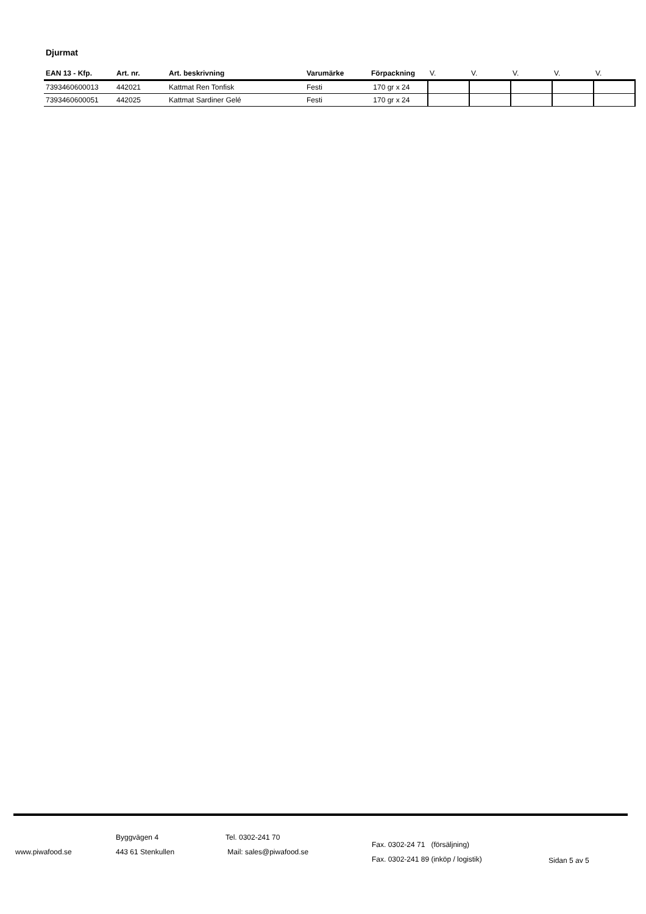Djurmat
| EAN 13 - Kfp. | Art. nr. | Art. beskrivning | Varumärke | Förpackning | V. | V. | V. | V. | V. |
| --- | --- | --- | --- | --- | --- | --- | --- | --- | --- |
| 7393460600013 | 442021 | Kattmat Ren Tonfisk | Festi | 170 gr x 24 | | | | | |
| 7393460600051 | 442025 | Kattmat Sardiner Gelé | Festi | 170 gr x 24 | | | | | |
www.piwafood.se
Byggvägen 4
443 61 Stenkullen
Tel. 0302-241 70
Mail: sales@piwafood.se
Fax. 0302-24 71 (försäljning)
Fax. 0302-241 89 (inköp / logistik)
Sidan 5 av 5